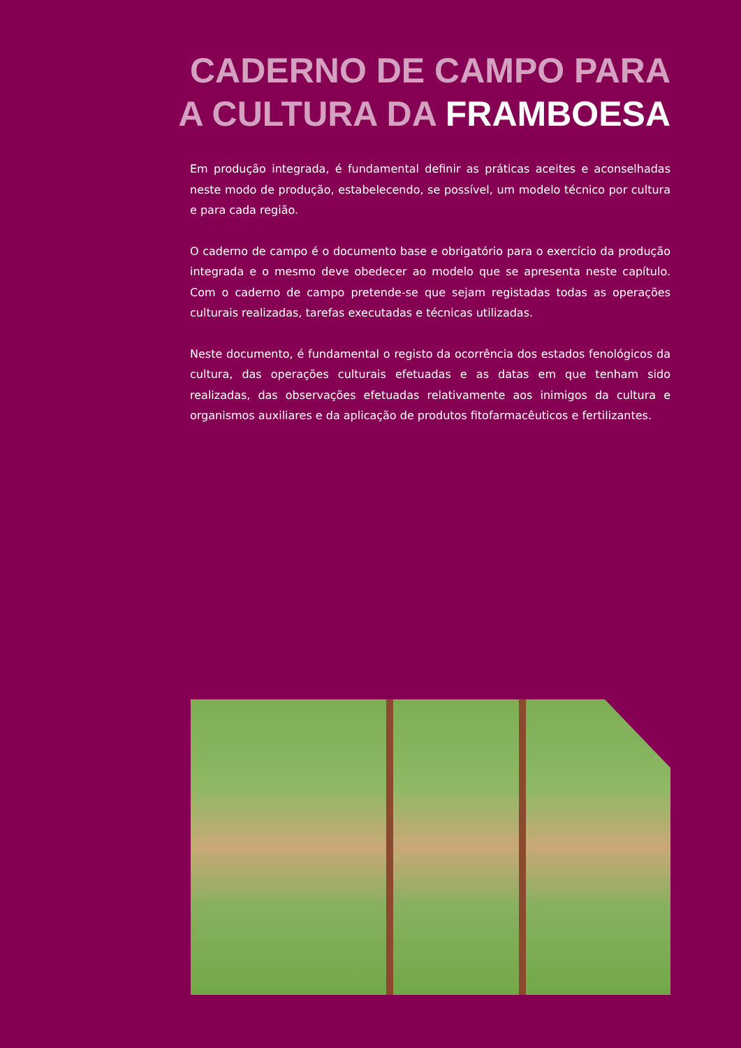CADERNO DE CAMPO PARA
A CULTURA DA FRAMBOESA
Em produção integrada, é fundamental definir as práticas aceites e aconselhadas neste modo de produção, estabelecendo, se possível, um modelo técnico por cultura e para cada região.
O caderno de campo é o documento base e obrigatório para o exercício da produção integrada e o mesmo deve obedecer ao modelo que se apresenta neste capítulo. Com o caderno de campo pretende-se que sejam registadas todas as operações culturais realizadas, tarefas executadas e técnicas utilizadas.
Neste documento, é fundamental o registo da ocorrência dos estados fenológicos da cultura, das operações culturais efetuadas e as datas em que tenham sido realizadas, das observações efetuadas relativamente aos inimigos da cultura e organismos auxiliares e da aplicação de produtos fitofarmacêuticos e fertilizantes.